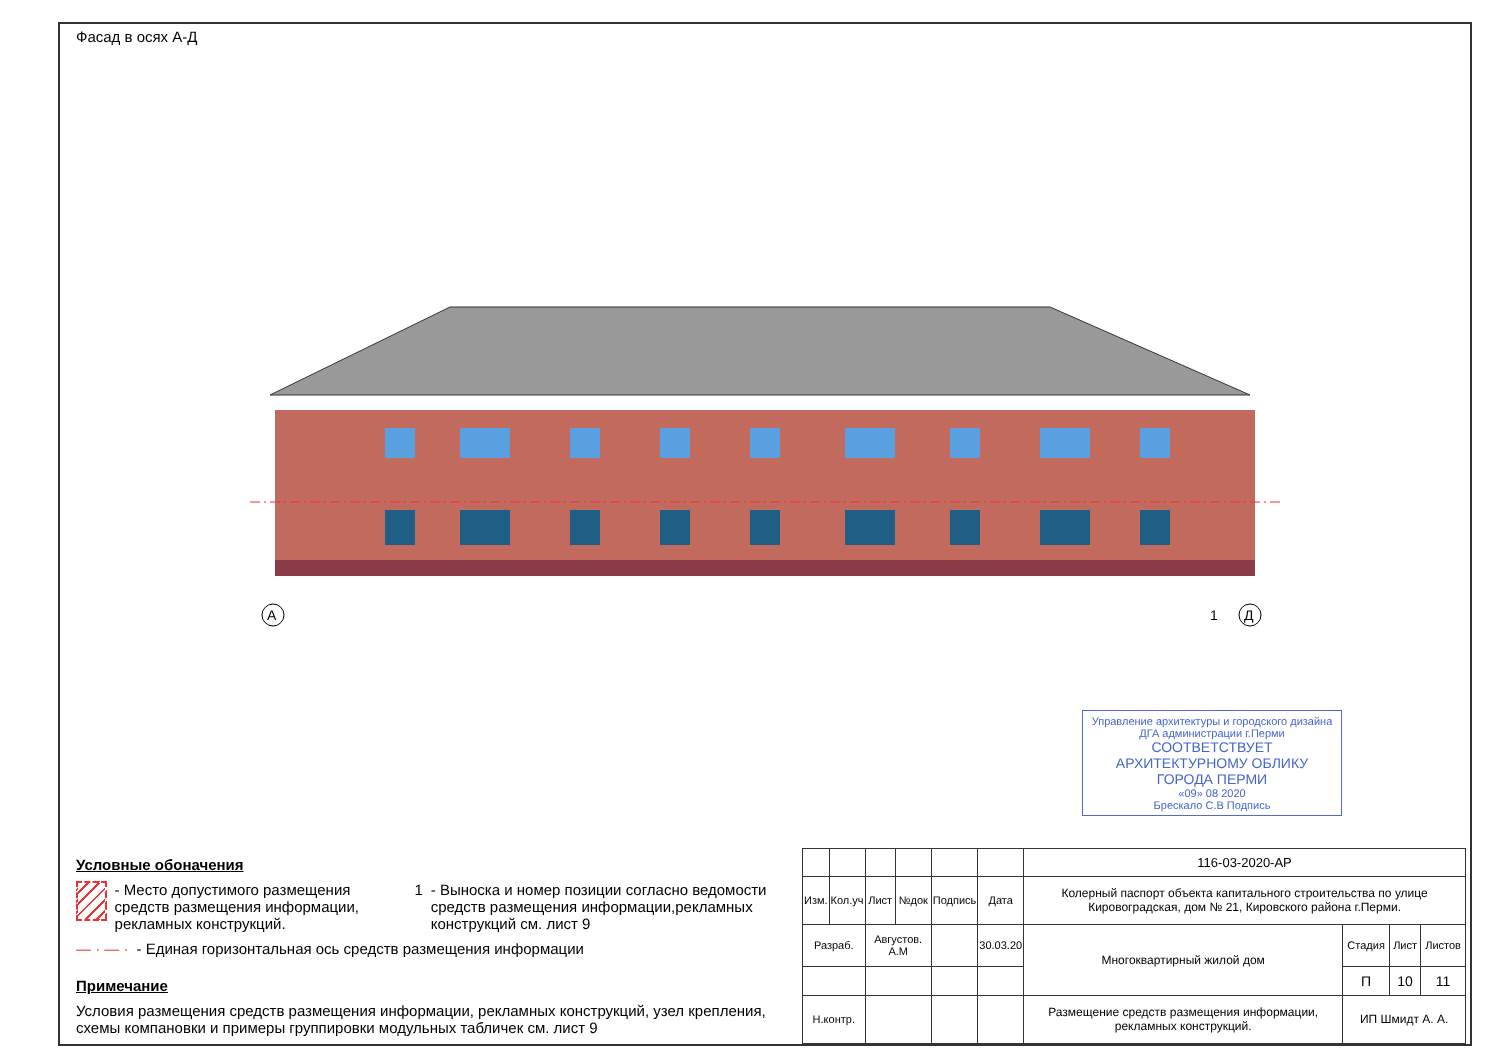Фасад в осях А-Д
А
Д
1
Управление архитектуры и городского дизайна ДГА администрации г.Перми
СООТВЕТСТВУЕТ АРХИТЕКТУРНОМУ ОБЛИКУ ГОРОДА ПЕРМИ
«09» 08 2020
Брескало С.В Подпись
Условные обоначения
- Место допустимого размещения средств размещения информации, рекламных конструкций.
1 - Выноска и номер позиции согласно ведомости средств размещения информации,рекламных конструкций см. лист 9
— · — · - Единая горизонтальная ось средств размещения информации
Примечание
Условия размещения средств размещения информации, рекламных конструкций, узел крепления, схемы компановки и примеры группировки модульных табличек см. лист 9
| | | | | | | 116-03-2020-АР | | | |
| Изм. | Кол.уч | Лист | №док | Подпись | Дата | Колерный паспорт объекта капитального строительства по улице Кировоградская, дом № 21, Кировского района г.Перми. | | | |
| Разраб. | | Августов. А.М | | | 30.03.20 | Многоквартирный жилой дом | Стадия | Лист | Листов |
| | | | | | | | П | 10 | 11 |
| Н.контр. | | | | | | Размещение средств размещения информации, рекламных конструкций. | ИП Шмидт А. А. | | |